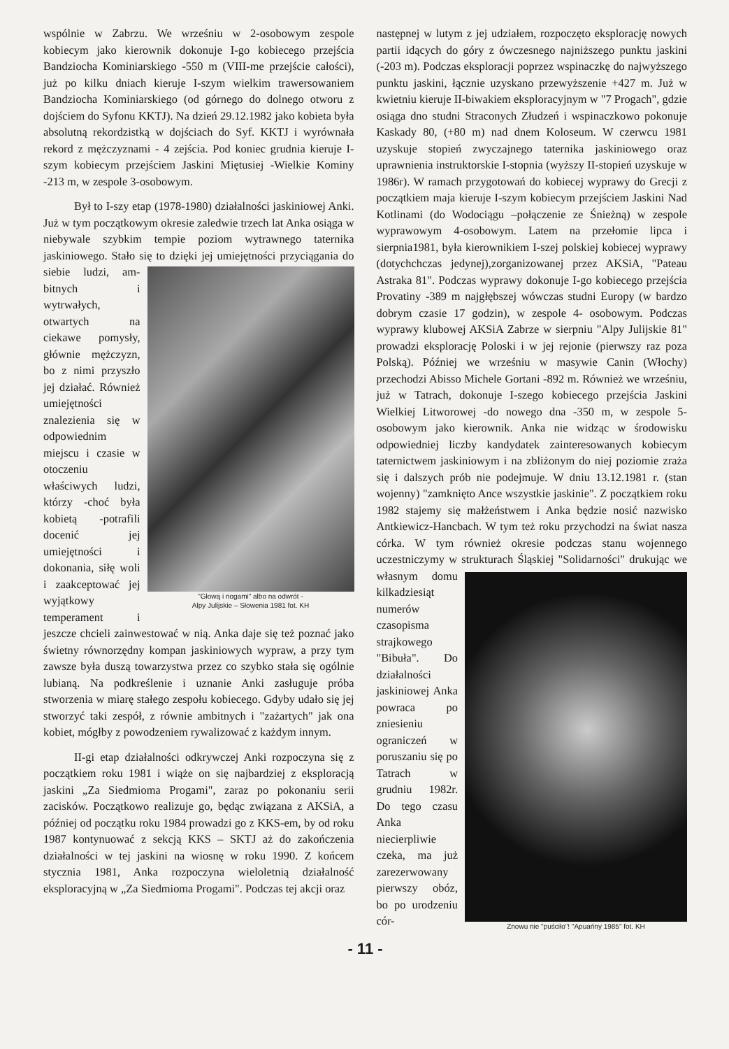wspólnie w Zabrzu. We wrześniu w 2-osobowym zespole kobiecym jako kierownik dokonuje I-go kobiecego przejścia Bandziocha Kominiarskiego -550 m (VIII-me przejście całości), już po kilku dniach kieruje I-szym wielkim trawersowaniem Bandziocha Kominiarskiego (od górnego do dolnego otworu z dojściem do Syfonu KKTJ). Na dzień 29.12.1982 jako kobieta była absolutną rekordzistką w dojściach do Syf. KKTJ i wyrównała rekord z mężczyznami - 4 zejścia. Pod koniec grudnia kieruje I-szym kobiecym przejściem Jaskini Miętusiej -Wielkie Kominy -213 m, w zespole 3-osobowym.
Był to I-szy etap (1978-1980) działalności jaskiniowej Anki. Już w tym początkowym okresie zaledwie trzech lat Anka osiąga w niebywale szybkim tempie poziom wytrawnego taternika jaskiniowego. Stało się to dzięki jej umiejętności przyciągania do siebie ludzi, am- "Głową i nogami" albo na odwrót -
Alpy Julijskie – Słowenia 1981 fot. KH bitnych i wytrwałych, otwartych na ciekawe pomysły, głównie mężczyzn, bo z nimi przyszło jej działać. Również umiejętności znalezienia się w odpowiednim miejscu i czasie w otoczeniu właściwych ludzi, którzy -choć była kobietą -potrafili docenić jej umiejętności i dokonania, siłę woli i zaakceptować jej wyjątkowy temperament i jeszcze chcieli zainwestować w nią. Anka daje się też poznać jako świetny równorzędny kompan jaskiniowych wypraw, a przy tym zawsze była duszą towarzystwa przez co szybko stała się ogólnie lubianą. Na podkreślenie i uznanie Anki zasługuje próba stworzenia w miarę stałego zespołu kobiecego. Gdyby udało się jej stworzyć taki zespół, z równie ambitnych i "zażartych" jak ona kobiet, mógłby z powodzeniem rywalizować z każdym innym.
II-gi etap działalności odkrywczej Anki rozpoczyna się z początkiem roku 1981 i wiąże on się najbardziej z eksploracją jaskini „Za Siedmioma Progami", zaraz po pokonaniu serii zacisków. Początkowo realizuje go, będąc związana z AKSiA, a później od początku roku 1984 prowadzi go z KKS-em, by od roku 1987 kontynuować z sekcją KKS – SKTJ aż do zakończenia działalności w tej jaskini na wiosnę w roku 1990. Z końcem stycznia 1981, Anka rozpoczyna wieloletnią działalność eksploracyjną w „Za Siedmioma Progami". Podczas tej akcji oraz
następnej w lutym z jej udziałem, rozpoczęto eksplorację nowych partii idących do góry z ówczesnego najniższego punktu jaskini (-203 m). Podczas eksploracji poprzez wspinaczkę do najwyższego punktu jaskini, łącznie uzyskano przewyższenie +427 m. Już w kwietniu kieruje II-biwakiem eksploracyjnym w "7 Progach", gdzie osiąga dno studni Straconych Złudzeń i wspinaczkowo pokonuje Kaskady 80, (+80 m) nad dnem Koloseum. W czerwcu 1981 uzyskuje stopień zwyczajnego taternika jaskiniowego oraz uprawnienia instruktorskie I-stopnia (wyższy II-stopień uzyskuje w 1986r). W ramach przygotowań do kobiecej wyprawy do Grecji z początkiem maja kieruje I-szym kobiecym przejściem Jaskini Nad Kotlinami (do Wodociągu –połączenie ze Śnieżną) w zespole wyprawowym 4-osobowym. Latem na przełomie lipca i sierpnia1981, była kierownikiem I-szej polskiej kobiecej wyprawy (dotychchczas jedynej),zorganizowanej przez AKSiA, "Pateau Astraka 81". Podczas wyprawy dokonuje I-go kobiecego przejścia Provatiny -389 m najgłębszej wówczas studni Europy (w bardzo dobrym czasie 17 godzin), w zespole 4- osobowym. Podczas wyprawy klubowej AKSiA Zabrze w sierpniu "Alpy Julijskie 81" prowadzi eksplorację Poloski i w jej rejonie (pierwszy raz poza Polską). Później we wrześniu w masywie Canin (Włochy) przechodzi Abisso Michele Gortani -892 m. Również we wrześniu, już w Tatrach, dokonuje I-szego kobiecego przejścia Jaskini Wielkiej Litworowej -do nowego dna -350 m, w zespole 5-osobowym jako kierownik. Anka nie widząc w środowisku odpowiedniej liczby kandydatek zainteresowanych kobiecym taternictwem jaskiniowym i na zbliżonym do niej poziomie zraża się i dalszych prób nie podejmuje. W dniu 13.12.1981 r. (stan wojenny) "zamknięto Ance wszystkie jaskinie". Z początkiem roku 1982 stajemy się małżeństwem i Anka będzie nosić nazwisko Antkiewicz-Hancbach. W tym też roku przychodzi na świat nasza córka. W tym również okresie podczas stanu wojennego uczestniczymy w strukturach Śląskiej "Solidarności" Znowu nie "puściło"! "Apuańny 1985" fot. KH drukując we własnym domu kilkadziesiąt numerów czasopisma strajkowego "Bibuła". Do działalności jaskiniowej Anka powraca po zniesieniu ograniczeń w poruszaniu się po Tatrach w grudniu 1982r. Do tego czasu Anka niecierpliwie czeka, ma już zarezerwowany pierwszy obóz, bo po urodzeniu cór-
- 11 -